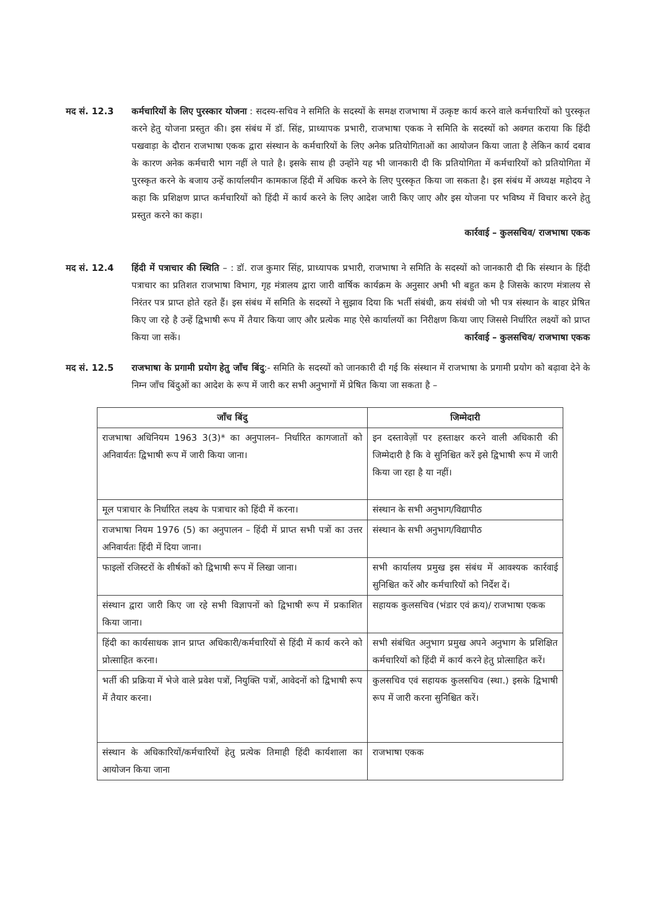मद सं. 12.3 कर्मचारियों के लिए पुरस्कार योजना : सदस्य-सचिव ने समिति के सदस्यों के समक्ष राजभाषा में उत्कृष्ट कार्य करने वाले कर्मचारियों को पुरस्कृत करने हेतु योजना प्रस्तुत की। इस संबंध में डॉ. सिंह, प्राध्यापक प्रभारी, राजभाषा एकक ने समिति के सदस्यों को अवगत कराया कि हिंदी पखवाड़ा के दौरान राजभाषा एकक द्वारा संस्थान के कर्मचारियों के लिए अनेक प्रतियोगिताओं का आयोजन किया जाता है लेकिन कार्य दबाव के कारण अनेक कर्मचारी भाग नहीं ले पाते है। इसके साथ ही उन्होंने यह भी जानकारी दी कि प्रतियोगिता में कर्मचारियों को प्रतियोगिता में पुरस्कृत करने के बजाय उन्हें कार्यालयीन कामकाज हिंदी में अधिक करने के लिए पुरस्कृत किया जा सकता है। इस संबंध में अध्यक्ष महोदय ने कहा कि प्रशिक्षण प्राप्त कर्मचारियों को हिंदी में कार्य करने के लिए आदेश जारी किए जाए और इस योजना पर भविष्य में विचार करने हेतु प्रस्तुत करने का कहा।
कार्रवाई – कुलसचिव/ राजभाषा एकक
मद सं. 12.4 हिंदी में पत्राचार की स्थिति – : डॉ. राज कुमार सिंह, प्राध्यापक प्रभारी, राजभाषा ने समिति के सदस्यों को जानकारी दी कि संस्थान के हिंदी पत्राचार का प्रतिशत राजभाषा विभाग, गृह मंत्रालय द्वारा जारी वार्षिक कार्यक्रम के अनुसार अभी भी बहुत कम है जिसके कारण मंत्रालय से निरंतर पत्र प्राप्त होते रहते हैं। इस संबंध में समिति के सदस्यों ने सुझाव दिया कि भर्ती संबंधी, क्रय संबंधी जो भी पत्र संस्थान के बाहर प्रेषित किए जा रहे है उन्हें द्विभाषी रूप में तैयार किया जाए और प्रत्येक माह ऐसे कार्यालयों का निरीक्षण किया जाए जिससे निर्धारित लक्ष्यों को प्राप्त किया जा सकें। कार्रवाई – कुलसचिव/ राजभाषा एकक
मद सं. 12.5 राजभाषा के प्रगामी प्रयोग हेतु जाँच बिंदु:- समिति के सदस्यों को जानकारी दी गई कि संस्थान में राजभाषा के प्रगामी प्रयोग को बढ़ावा देने के निम्न जाँच बिंदुओं का आदेश के रूप में जारी कर सभी अनुभागों में प्रेषित किया जा सकता है –
| जाँच बिंदु | जिम्मेदारी |
| --- | --- |
| राजभाषा अधिनियम 1963 3(3)* का अनुपालन– निर्धारित कागजातों को अनिवार्यतः द्विभाषी रूप में जारी किया जाना। | इन दस्तावेज़ों पर हस्ताक्षर करने वाली अधिकारी की जिम्मेदारी है कि वे सुनिश्चित करें इसे द्विभाषी रूप में जारी किया जा रहा है या नहीं। |
| मूल पत्राचार के निर्धारित लक्ष्य के पत्राचार को हिंदी में करना। | संस्थान के सभी अनुभाग/विद्यापीठ |
| राजभाषा नियम 1976 (5) का अनुपालन – हिंदी में प्राप्त सभी पत्रों का उत्तर अनिवार्यतः हिंदी में दिया जाना। | संस्थान के सभी अनुभाग/विद्यापीठ |
| फाइलों रजिस्टरों के शीर्षकों को द्विभाषी रूप में लिखा जाना। | सभी कार्यालय प्रमुख इस संबंध में आवश्यक कार्रवाई सुनिश्चित करें और कर्मचारियों को निर्देश दें। |
| संस्थान द्वारा जारी किए जा रहे सभी विज्ञापनों को द्विभाषी रूप में प्रकाशित किया जाना। | सहायक कुलसचिव (भंडार एवं क्रय)/ राजभाषा एकक |
| हिंदी का कार्यसाधक ज्ञान प्राप्त अधिकारी/कर्मचारियों से हिंदी में कार्य करने को प्रोत्साहित करना। | सभी संबंधित अनुभाग प्रमुख अपने अनुभाग के प्रशिक्षित कर्मचारियों को हिंदी में कार्य करने हेतु प्रोत्साहित करें। |
| भर्ती की प्रक्रिया में भेजे वाले प्रवेश पत्रों, नियुक्ति पत्रों, आवेदनों को द्विभाषी रूप में तैयार करना। | कुलसचिव एवं सहायक कुलसचिव (स्था.) इसके द्विभाषी रूप में जारी करना सुनिश्चित करें। |
| संस्थान के अधिकारियों/कर्मचारियों हेतु प्रत्येक तिमाही हिंदी कार्यशाला का आयोजन किया जाना | राजभाषा एकक |